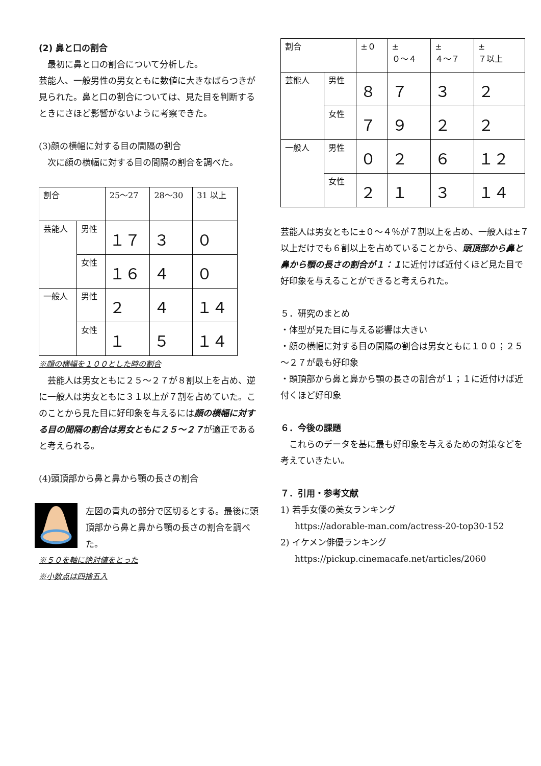(2) 鼻と口の割合
　最初に鼻と口の割合について分析した。
芸能人、一般男性の男女ともに数値に大きなばらつきが見られた。鼻と口の割合については、見た目を判断するときにさほど影響がないように考察できた。
(3)顔の横幅に対する目の間隔の割合
　次に顔の横幅に対する目の間隔の割合を調べた。
| 割合 | | 25～27 | 28～30 | 31 以上 |
| 芸能人 | 男性 | １７ | ３ | ０ |
| | 女性 | １６ | ４ | ０ |
| 一般人 | 男性 | ２ | ４ | １４ |
| | 女性 | １ | ５ | １４ |
※顔の横幅を１００とした時の割合
　芸能人は男女ともに２５～２７が８割以上を占め、逆に一般人は男女ともに３１以上が７割を占めていた。このことから見た目に好印象を与えるには顔の横幅に対する目の間隔の割合は男女ともに２５～２７が適正であると考えられる。
(4)頭頂部から鼻と鼻から顎の長さの割合
左図の青丸の部分で区切るとする。最後に頭頂部から鼻と鼻から顎の長さの割合を調べた。
※５０を軸に絶対値をとった
※小数点は四捨五入
| 割合 | | ±０ | ± ０～４ | ± ４～７ | ± ７以上 |
| 芸能人 | 男性 | ８ | ７ | ３ | ２ |
| | 女性 | ７ | ９ | ２ | ２ |
| 一般人 | 男性 | ０ | ２ | ６ | １２ |
| | 女性 | ２ | １ | ３ | １４ |
芸能人は男女ともに±０～４％が７割以上を占め、一般人は±７以上だけでも６割以上を占めていることから、頭頂部から鼻と鼻から顎の長さの割合が１：１に近付けば近付くほど見た目で好印象を与えることができると考えられた。
５．研究のまとめ
・体型が見た目に与える影響は大きい
・顔の横幅に対する目の間隔の割合は男女ともに１００；２５～２７が最も好印象
・頭頂部から鼻と鼻から顎の長さの割合が１；１に近付けば近付くほど好印象
６．今後の課題
　これらのデータを基に最も好印象を与えるための対策などを考えていきたい。
７．引用・参考文献
1) 若手女優の美女ランキング
https://adorable-man.com/actress-20-top30-152
2) イケメン俳優ランキング
https://pickup.cinemacafe.net/articles/2060